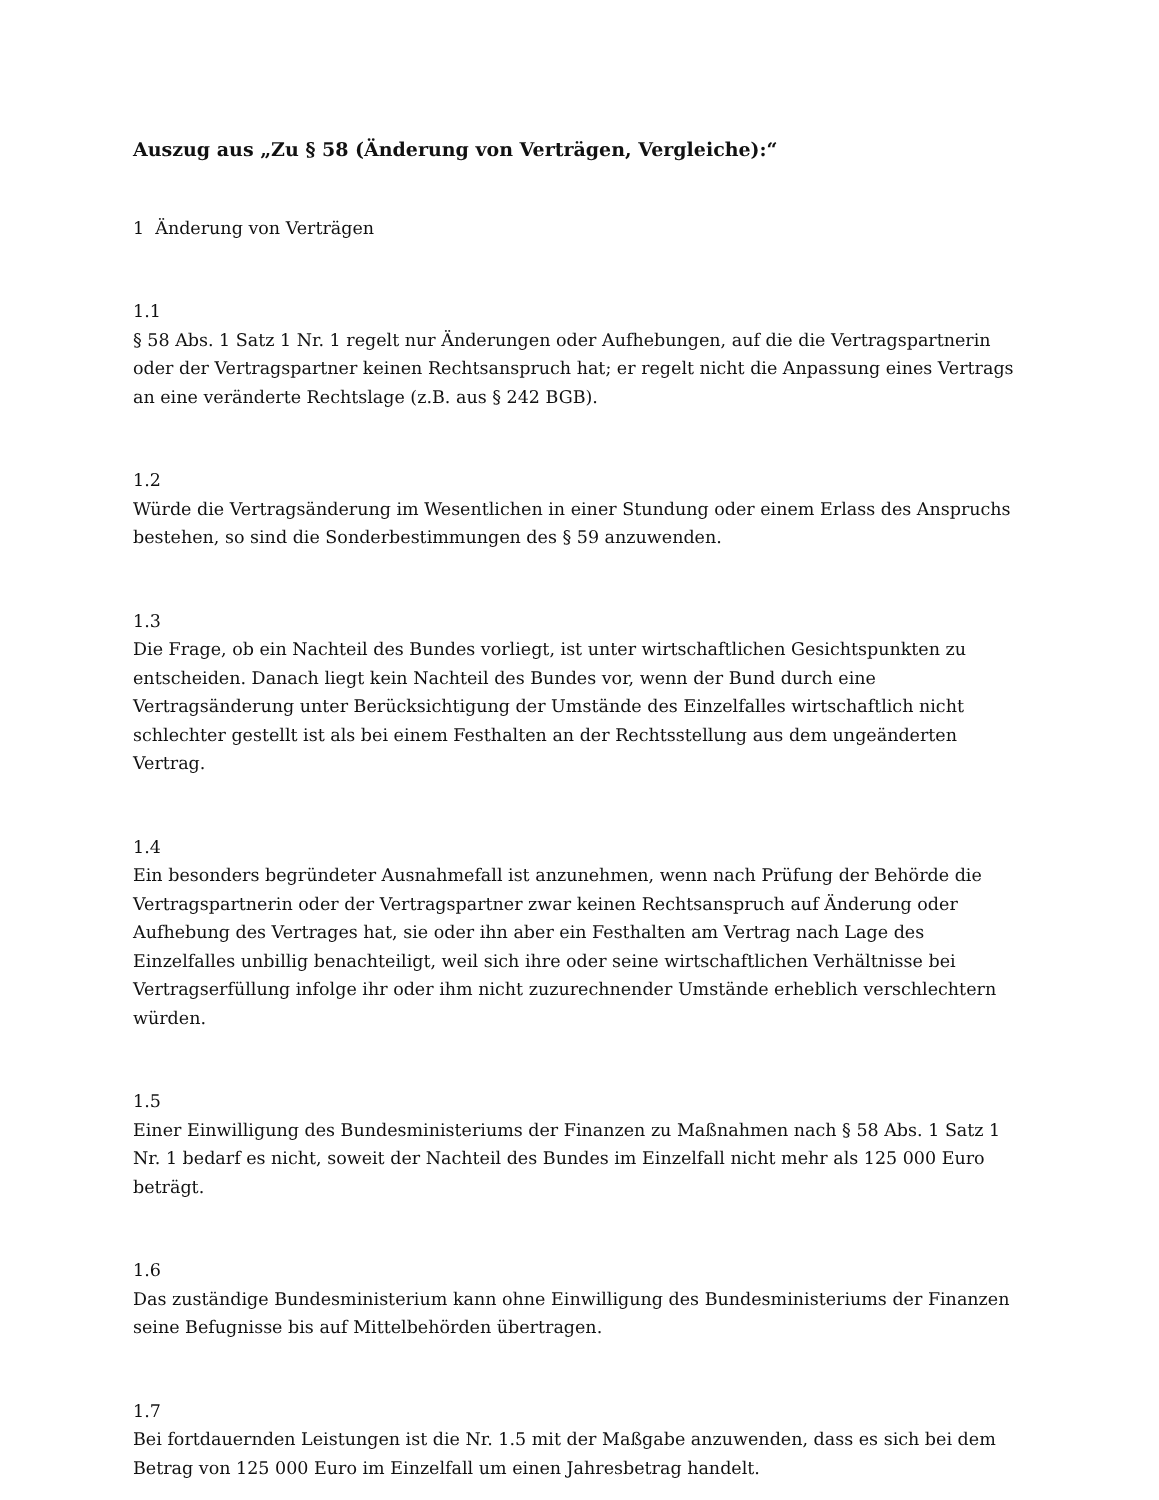Auszug aus „Zu § 58 (Änderung von Verträgen, Vergleiche):“
1 Änderung von Verträgen
1.1
§ 58 Abs. 1 Satz 1 Nr. 1 regelt nur Änderungen oder Aufhebungen, auf die die Vertragspartnerin oder der Vertragspartner keinen Rechtsanspruch hat; er regelt nicht die Anpassung eines Vertrags an eine veränderte Rechtslage (z.B. aus § 242 BGB).
1.2
Würde die Vertragsänderung im Wesentlichen in einer Stundung oder einem Erlass des Anspruchs bestehen, so sind die Sonderbestimmungen des § 59 anzuwenden.
1.3
Die Frage, ob ein Nachteil des Bundes vorliegt, ist unter wirtschaftlichen Gesichtspunkten zu entscheiden. Danach liegt kein Nachteil des Bundes vor, wenn der Bund durch eine Vertragsänderung unter Berücksichtigung der Umstände des Einzelfalles wirtschaftlich nicht schlechter gestellt ist als bei einem Festhalten an der Rechtsstellung aus dem ungeänderten Vertrag.
1.4
Ein besonders begründeter Ausnahmefall ist anzunehmen, wenn nach Prüfung der Behörde die Vertragspartnerin oder der Vertragspartner zwar keinen Rechtsanspruch auf Änderung oder Aufhebung des Vertrages hat, sie oder ihn aber ein Festhalten am Vertrag nach Lage des Einzelfalles unbillig benachteiligt, weil sich ihre oder seine wirtschaftlichen Verhältnisse bei Vertragserfüllung infolge ihr oder ihm nicht zuzurechnender Umstände erheblich verschlechtern würden.
1.5
Einer Einwilligung des Bundesministeriums der Finanzen zu Maßnahmen nach § 58 Abs. 1 Satz 1 Nr. 1 bedarf es nicht, soweit der Nachteil des Bundes im Einzelfall nicht mehr als 125 000 Euro beträgt.
1.6
Das zuständige Bundesministerium kann ohne Einwilligung des Bundesministeriums der Finanzen seine Befugnisse bis auf Mittelbehörden übertragen.
1.7
Bei fortdauernden Leistungen ist die Nr. 1.5 mit der Maßgabe anzuwenden, dass es sich bei dem Betrag von 125 000 Euro im Einzelfall um einen Jahresbetrag handelt.